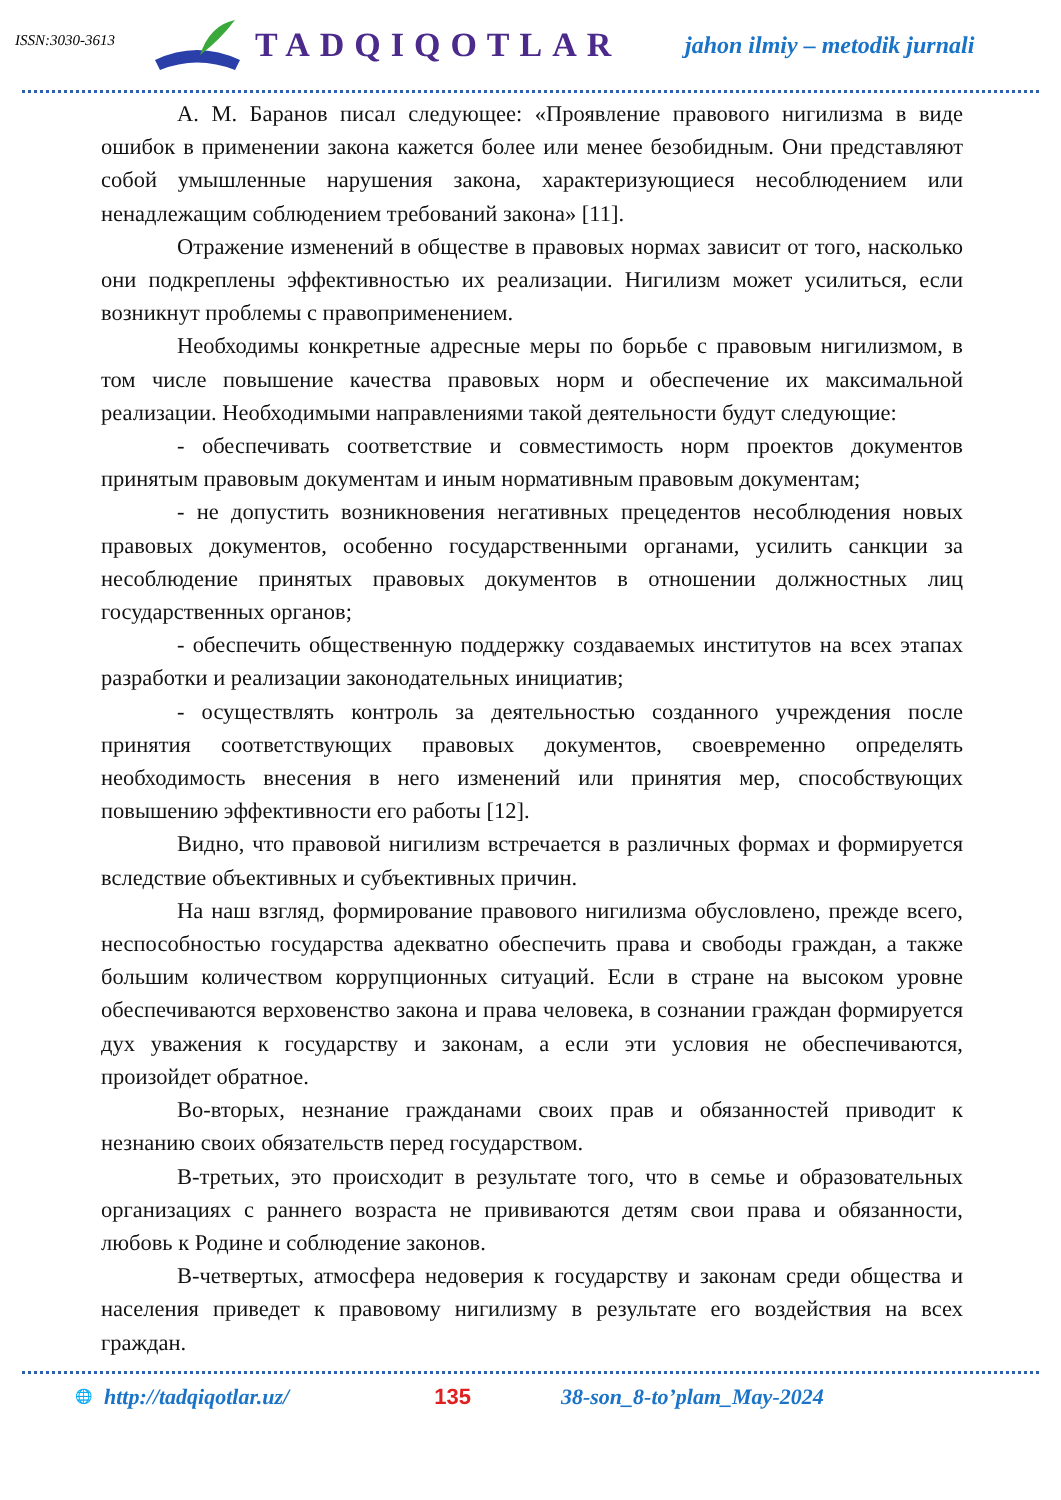ISSN:3030-3613
TADQIQOTLAR
jahon ilmiy – metodik jurnali
А. М. Баранов писал следующее: «Проявление правового нигилизма в виде ошибок в применении закона кажется более или менее безобидным. Они представляют собой умышленные нарушения закона, характеризующиеся несоблюдением или ненадлежащим соблюдением требований закона» [11].
Отражение изменений в обществе в правовых нормах зависит от того, насколько они подкреплены эффективностью их реализации. Нигилизм может усилиться, если возникнут проблемы с правоприменением.
Необходимы конкретные адресные меры по борьбе с правовым нигилизмом, в том числе повышение качества правовых норм и обеспечение их максимальной реализации. Необходимыми направлениями такой деятельности будут следующие:
- обеспечивать соответствие и совместимость норм проектов документов принятым правовым документам и иным нормативным правовым документам;
- не допустить возникновения негативных прецедентов несоблюдения новых правовых документов, особенно государственными органами, усилить санкции за несоблюдение принятых правовых документов в отношении должностных лиц государственных органов;
- обеспечить общественную поддержку создаваемых институтов на всех этапах разработки и реализации законодательных инициатив;
- осуществлять контроль за деятельностью созданного учреждения после принятия соответствующих правовых документов, своевременно определять необходимость внесения в него изменений или принятия мер, способствующих повышению эффективности его работы [12].
Видно, что правовой нигилизм встречается в различных формах и формируется вследствие объективных и субъективных причин.
На наш взгляд, формирование правового нигилизма обусловлено, прежде всего, неспособностью государства адекватно обеспечить права и свободы граждан, а также большим количеством коррупционных ситуаций. Если в стране на высоком уровне обеспечиваются верховенство закона и права человека, в сознании граждан формируется дух уважения к государству и законам, а если эти условия не обеспечиваются, произойдет обратное.
Во-вторых, незнание гражданами своих прав и обязанностей приводит к незнанию своих обязательств перед государством.
В-третьих, это происходит в результате того, что в семье и образовательных организациях с раннего возраста не прививаются детям свои права и обязанности, любовь к Родине и соблюдение законов.
В-четвертых, атмосфера недоверия к государству и законам среди общества и населения приведет к правовому нигилизму в результате его воздействия на всех граждан.
🌐 http://tadqiqotlar.uz/ 135 38-son_8-to’plam_May-2024